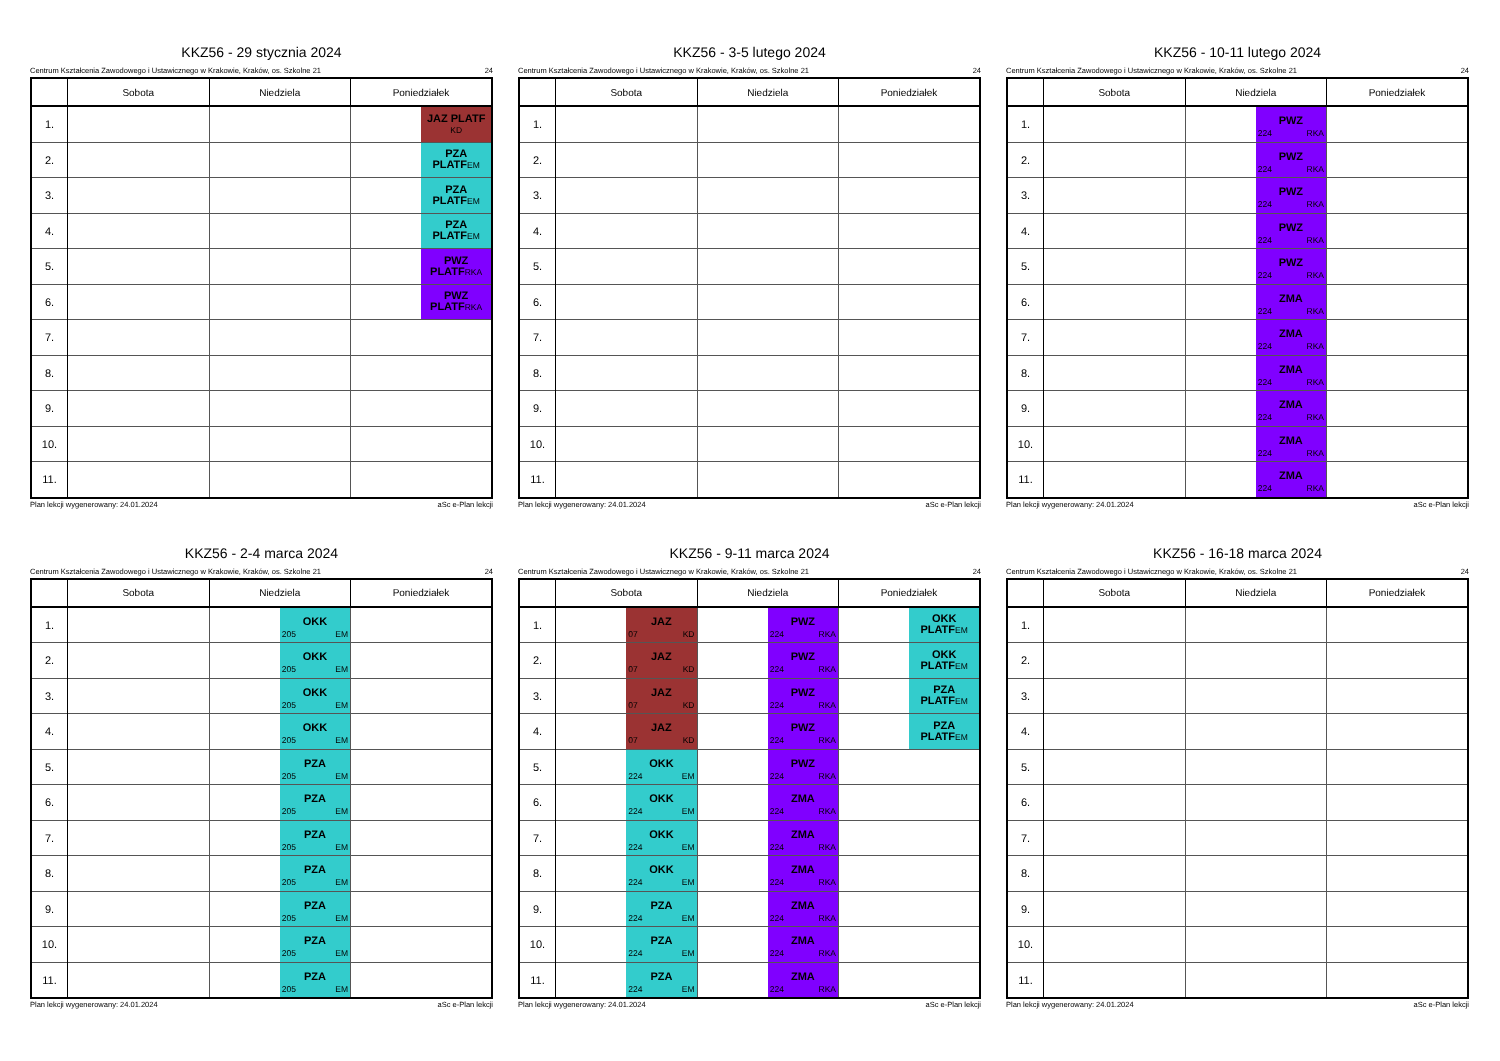KKZ56 - 29 stycznia 2024
Centrum Kształcenia Zawodowego i Ustawicznego w Krakowie, Kraków, os. Szkolne 21 24
| | Sobota | Niedziela | Poniedziałek | |
| --- | --- | --- | --- | --- |
| 1. | | | | JAZ PLATF KD |
| 2. | | | | PZA PLATF EM |
| 3. | | | | PZA PLATF EM |
| 4. | | | | PZA PLATF EM |
| 5. | | | | PWZ PLATF RKA |
| 6. | | | | PWZ PLATF RKA |
| 7. | | | | |
| 8. | | | | |
| 9. | | | | |
| 10. | | | | |
| 11. | | | | |
Plan lekcji wygenerowany: 24.01.2024 aSc e-Plan lekcji
KKZ56 - 3-5 lutego 2024
Centrum Kształcenia Zawodowego i Ustawicznego w Krakowie, Kraków, os. Szkolne 21 24
| | Sobota | Niedziela | Poniedziałek |
| --- | --- | --- | --- |
| 1. | | | |
| 2. | | | |
| 3. | | | |
| 4. | | | |
| 5. | | | |
| 6. | | | |
| 7. | | | |
| 8. | | | |
| 9. | | | |
| 10. | | | |
| 11. | | | |
Plan lekcji wygenerowany: 24.01.2024 aSc e-Plan lekcji
KKZ56 - 10-11 lutego 2024
Centrum Kształcenia Zawodowego i Ustawicznego w Krakowie, Kraków, os. Szkolne 21 24
| | Sobota | Niedziela | | Poniedziałek |
| --- | --- | --- | --- | --- |
| 1. | | | PWZ 224 RKA | |
| 2. | | | PWZ 224 RKA | |
| 3. | | | PWZ 224 RKA | |
| 4. | | | PWZ 224 RKA | |
| 5. | | | PWZ 224 RKA | |
| 6. | | | ZMA 224 RKA | |
| 7. | | | ZMA 224 RKA | |
| 8. | | | ZMA 224 RKA | |
| 9. | | | ZMA 224 RKA | |
| 10. | | | ZMA 224 RKA | |
| 11. | | | ZMA 224 RKA | |
Plan lekcji wygenerowany: 24.01.2024 aSc e-Plan lekcji
KKZ56 - 2-4 marca 2024
Centrum Kształcenia Zawodowego i Ustawicznego w Krakowie, Kraków, os. Szkolne 21 24
| | Sobota | Niedziela | | Poniedziałek |
| --- | --- | --- | --- | --- |
| 1. | | | OKK 205 EM | |
| 2. | | | OKK 205 EM | |
| 3. | | | OKK 205 EM | |
| 4. | | | OKK 205 EM | |
| 5. | | | PZA 205 EM | |
| 6. | | | PZA 205 EM | |
| 7. | | | PZA 205 EM | |
| 8. | | | PZA 205 EM | |
| 9. | | | PZA 205 EM | |
| 10. | | | PZA 205 EM | |
| 11. | | | PZA 205 EM | |
Plan lekcji wygenerowany: 24.01.2024 aSc e-Plan lekcji
KKZ56 - 9-11 marca 2024
Centrum Kształcenia Zawodowego i Ustawicznego w Krakowie, Kraków, os. Szkolne 21 24
| | Sobota | | Niedziela | | Poniedziałek | |
| --- | --- | --- | --- | --- | --- | --- |
| 1. | | JAZ 07 KD | | PWZ 224 RKA | | OKK PLATF EM |
| 2. | | JAZ 07 KD | | PWZ 224 RKA | | OKK PLATF EM |
| 3. | | JAZ 07 KD | | PWZ 224 RKA | | PZA PLATF EM |
| 4. | | JAZ 07 KD | | PWZ 224 RKA | | PZA PLATF EM |
| 5. | | OKK 224 EM | | PWZ 224 RKA | | |
| 6. | | OKK 224 EM | | ZMA 224 RKA | | |
| 7. | | OKK 224 EM | | ZMA 224 RKA | | |
| 8. | | OKK 224 EM | | ZMA 224 RKA | | |
| 9. | | PZA 224 EM | | ZMA 224 RKA | | |
| 10. | | PZA 224 EM | | ZMA 224 RKA | | |
| 11. | | PZA 224 EM | | ZMA 224 RKA | | |
Plan lekcji wygenerowany: 24.01.2024 aSc e-Plan lekcji
KKZ56 - 16-18 marca 2024
Centrum Kształcenia Zawodowego i Ustawicznego w Krakowie, Kraków, os. Szkolne 21 24
| | Sobota | Niedziela | Poniedziałek |
| --- | --- | --- | --- |
| 1. | | | |
| 2. | | | |
| 3. | | | |
| 4. | | | |
| 5. | | | |
| 6. | | | |
| 7. | | | |
| 8. | | | |
| 9. | | | |
| 10. | | | |
| 11. | | | |
Plan lekcji wygenerowany: 24.01.2024 aSc e-Plan lekcji